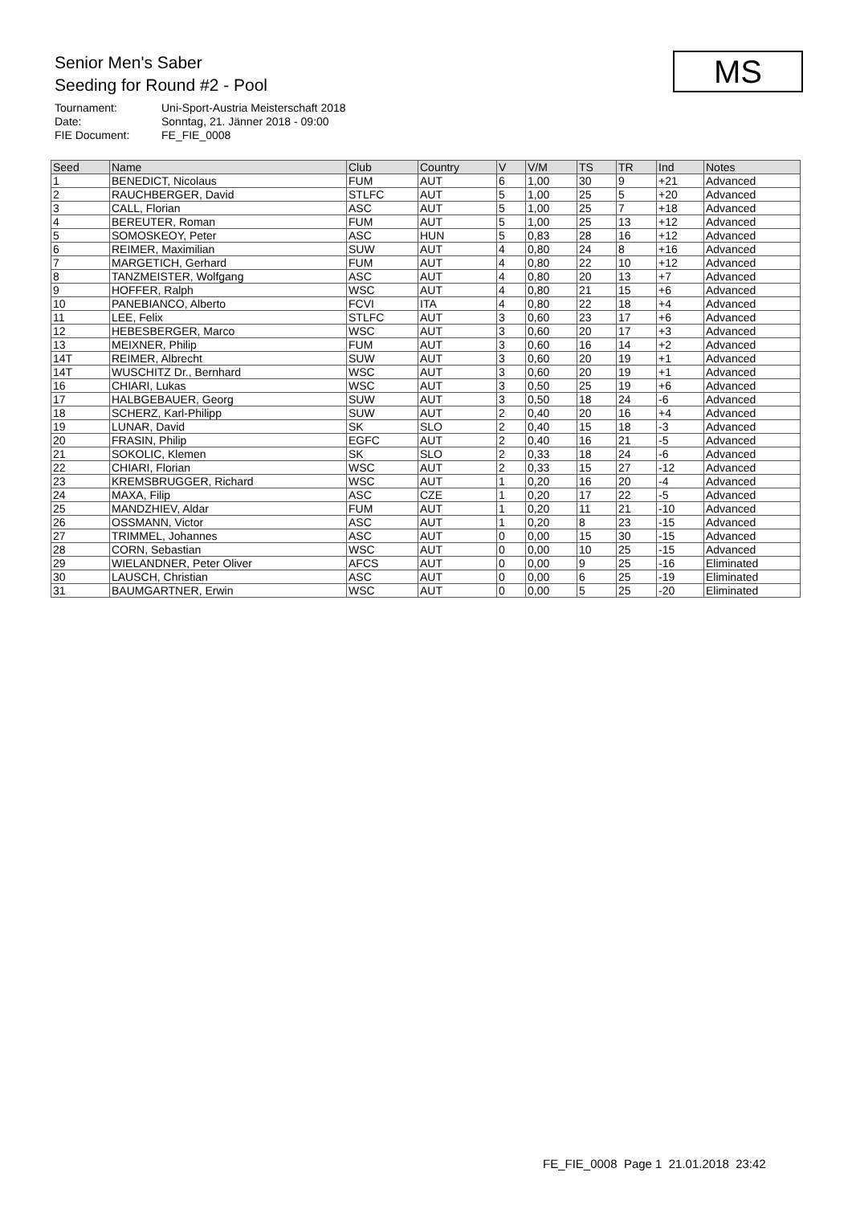Senior Men's Saber
Seeding for Round #2 - Pool
Tournament: Uni-Sport-Austria Meisterschaft 2018
Date: Sonntag, 21. Jänner 2018 - 09:00
FIE Document: FE_FIE_0008
MS
| Seed | Name | Club | Country | V | V/M | TS | TR | Ind | Notes |
| --- | --- | --- | --- | --- | --- | --- | --- | --- | --- |
| 1 | BENEDICT, Nicolaus | FUM | AUT | 6 | 1,00 | 30 | 9 | +21 | Advanced |
| 2 | RAUCHBERGER, David | STLFC | AUT | 5 | 1,00 | 25 | 5 | +20 | Advanced |
| 3 | CALL, Florian | ASC | AUT | 5 | 1,00 | 25 | 7 | +18 | Advanced |
| 4 | BEREUTER, Roman | FUM | AUT | 5 | 1,00 | 25 | 13 | +12 | Advanced |
| 5 | SOMOSKEOY, Peter | ASC | HUN | 5 | 0,83 | 28 | 16 | +12 | Advanced |
| 6 | REIMER, Maximilian | SUW | AUT | 4 | 0,80 | 24 | 8 | +16 | Advanced |
| 7 | MARGETICH, Gerhard | FUM | AUT | 4 | 0,80 | 22 | 10 | +12 | Advanced |
| 8 | TANZMEISTER, Wolfgang | ASC | AUT | 4 | 0,80 | 20 | 13 | +7 | Advanced |
| 9 | HOFFER, Ralph | WSC | AUT | 4 | 0,80 | 21 | 15 | +6 | Advanced |
| 10 | PANEBIANCO, Alberto | FCVI | ITA | 4 | 0,80 | 22 | 18 | +4 | Advanced |
| 11 | LEE, Felix | STLFC | AUT | 3 | 0,60 | 23 | 17 | +6 | Advanced |
| 12 | HEBESBERGER, Marco | WSC | AUT | 3 | 0,60 | 20 | 17 | +3 | Advanced |
| 13 | MEIXNER, Philip | FUM | AUT | 3 | 0,60 | 16 | 14 | +2 | Advanced |
| 14T | REIMER, Albrecht | SUW | AUT | 3 | 0,60 | 20 | 19 | +1 | Advanced |
| 14T | WUSCHITZ Dr., Bernhard | WSC | AUT | 3 | 0,60 | 20 | 19 | +1 | Advanced |
| 16 | CHIARI, Lukas | WSC | AUT | 3 | 0,50 | 25 | 19 | +6 | Advanced |
| 17 | HALBGEBAUER, Georg | SUW | AUT | 3 | 0,50 | 18 | 24 | -6 | Advanced |
| 18 | SCHERZ, Karl-Philipp | SUW | AUT | 2 | 0,40 | 20 | 16 | +4 | Advanced |
| 19 | LUNAR, David | SK | SLO | 2 | 0,40 | 15 | 18 | -3 | Advanced |
| 20 | FRASIN, Philip | EGFC | AUT | 2 | 0,40 | 16 | 21 | -5 | Advanced |
| 21 | SOKOLIC, Klemen | SK | SLO | 2 | 0,33 | 18 | 24 | -6 | Advanced |
| 22 | CHIARI, Florian | WSC | AUT | 2 | 0,33 | 15 | 27 | -12 | Advanced |
| 23 | KREMSBRUGGER, Richard | WSC | AUT | 1 | 0,20 | 16 | 20 | -4 | Advanced |
| 24 | MAXA, Filip | ASC | CZE | 1 | 0,20 | 17 | 22 | -5 | Advanced |
| 25 | MANDZHIEV, Aldar | FUM | AUT | 1 | 0,20 | 11 | 21 | -10 | Advanced |
| 26 | OSSMANN, Victor | ASC | AUT | 1 | 0,20 | 8 | 23 | -15 | Advanced |
| 27 | TRIMMEL, Johannes | ASC | AUT | 0 | 0,00 | 15 | 30 | -15 | Advanced |
| 28 | CORN, Sebastian | WSC | AUT | 0 | 0,00 | 10 | 25 | -15 | Advanced |
| 29 | WIELANDNER, Peter Oliver | AFCS | AUT | 0 | 0,00 | 9 | 25 | -16 | Eliminated |
| 30 | LAUSCH, Christian | ASC | AUT | 0 | 0,00 | 6 | 25 | -19 | Eliminated |
| 31 | BAUMGARTNER, Erwin | WSC | AUT | 0 | 0,00 | 5 | 25 | -20 | Eliminated |
FE_FIE_0008 Page 1 21.01.2018 23:42